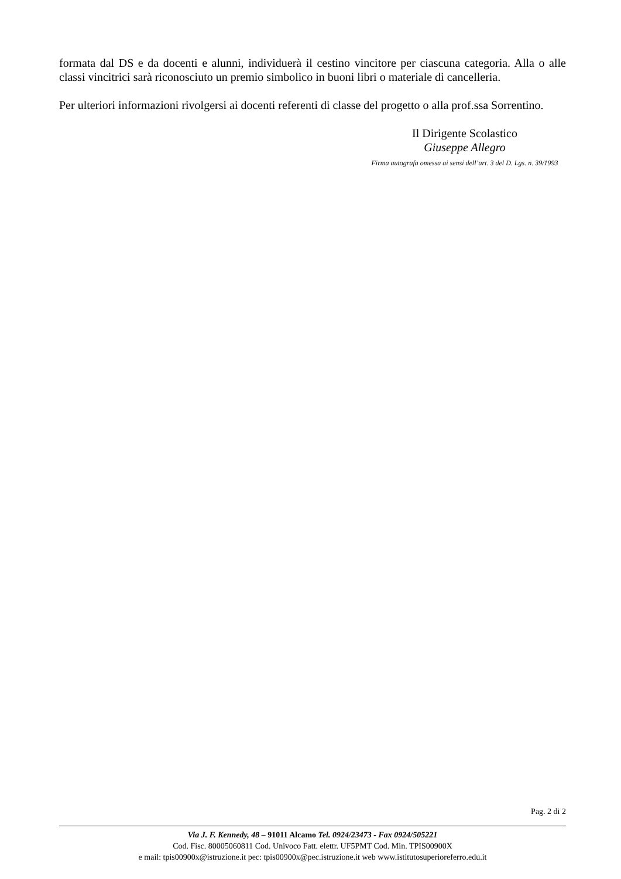formata dal DS e da docenti e alunni, individuerà il cestino vincitore per ciascuna categoria. Alla o alle classi vincitrici sarà riconosciuto un premio simbolico in buoni libri o materiale di cancelleria.
Per ulteriori informazioni rivolgersi ai docenti referenti di classe del progetto o alla prof.ssa Sorrentino.
Il Dirigente Scolastico
Giuseppe Allegro
Firma autografa omessa ai sensi dell’art. 3 del D. Lgs. n. 39/1993
Pag. 2 di 2
Via J. F. Kennedy, 48 – 91011 Alcamo Tel. 0924/23473 - Fax 0924/505221
Cod. Fisc. 80005060811 Cod. Univoco Fatt. elettr. UF5PMT Cod. Min. TPIS00900X
e mail: tpis00900x@istruzione.it pec: tpis00900x@pec.istruzione.it web www.istitutosuperioreferro.edu.it